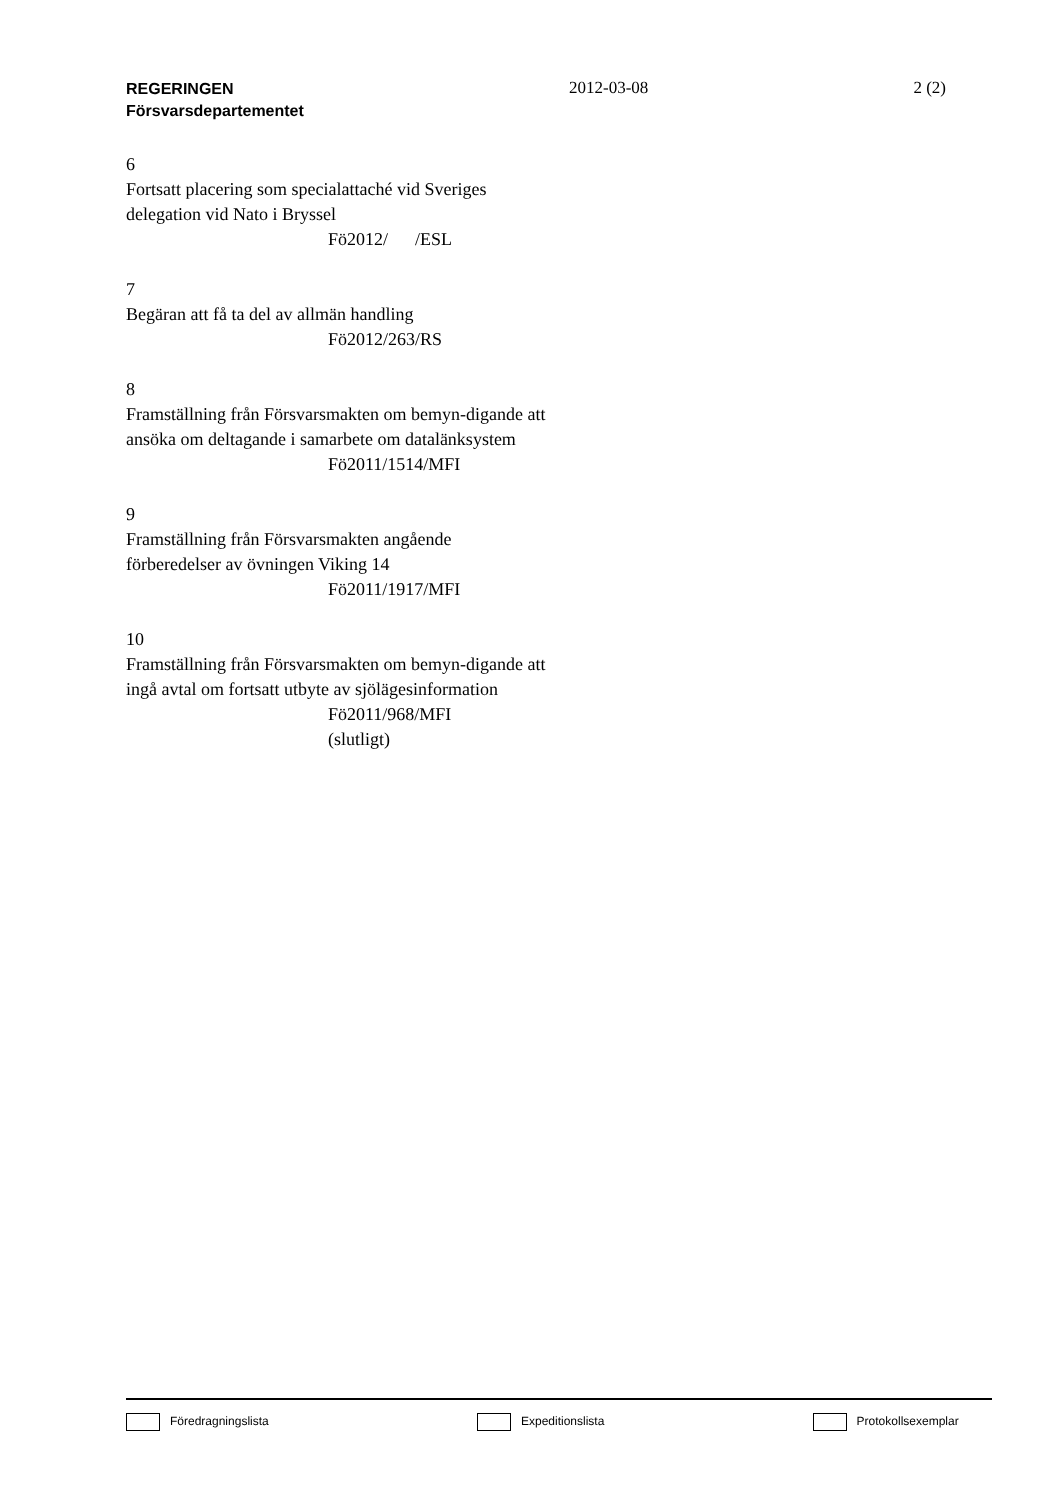REGERINGEN
Försvarsdepartementet
2012-03-08 2 (2)
6
Fortsatt placering som specialattaché vid Sveriges delegation vid Nato i Bryssel
Fö2012/ /ESL
7
Begäran att få ta del av allmän handling
Fö2012/263/RS
8
Framställning från Försvarsmakten om bemyn-digande att ansöka om deltagande i samarbete om datalänksystem
Fö2011/1514/MFI
9
Framställning från Försvarsmakten angående förberedelser av övningen Viking 14
Fö2011/1917/MFI
10
Framställning från Försvarsmakten om bemyn-digande att ingå avtal om fortsatt utbyte av sjölägesinformation
Fö2011/968/MFI
(slutligt)
Föredragningslista Expeditionslista Protokollsexemplar